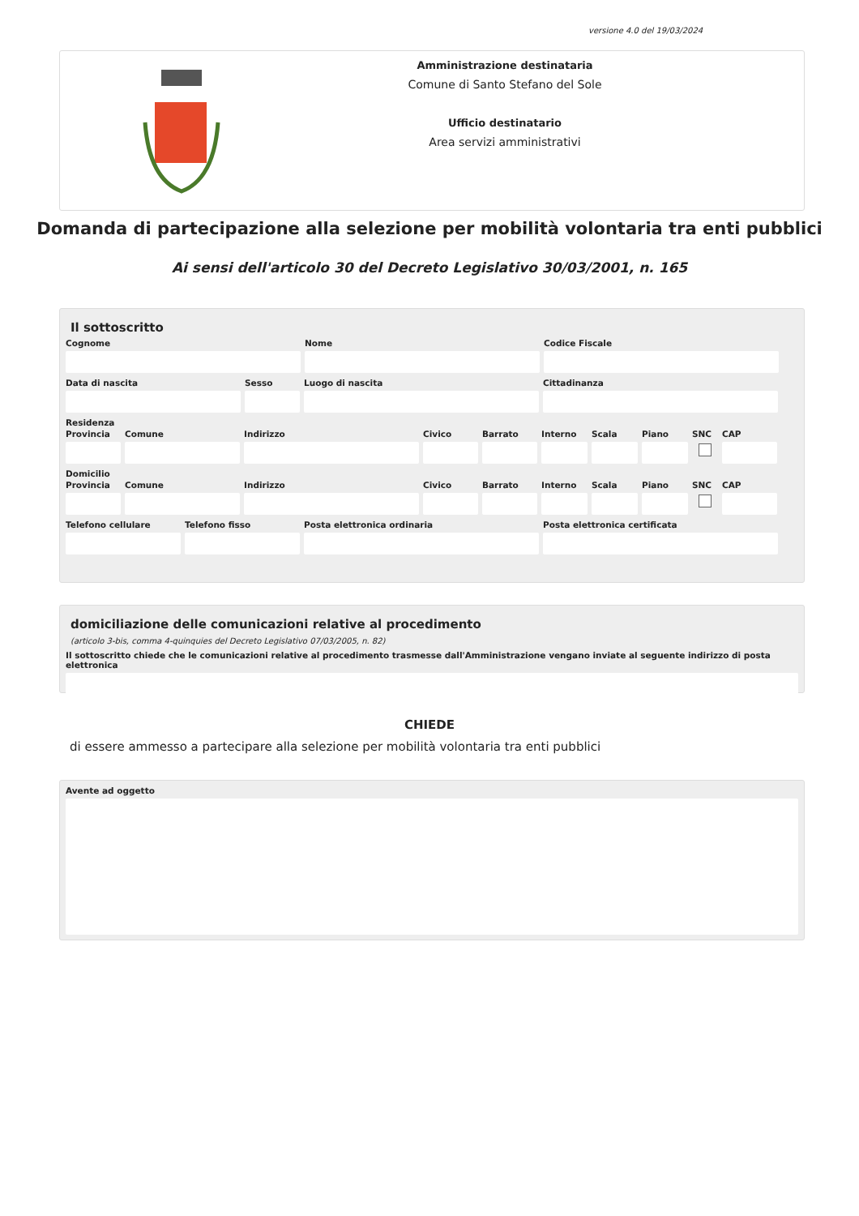versione 4.0 del 19/03/2024
Amministrazione destinataria
Comune di Santo Stefano del Sole
Ufficio destinatario
Area servizi amministrativi
Domanda di partecipazione alla selezione per mobilità volontaria tra enti pubblici
Ai sensi dell'articolo 30 del Decreto Legislativo 30/03/2001, n. 165
Il sottoscritto
Cognome Nome Codice Fiscale
Data di nascita Sesso Luogo di nascita Cittadinanza
Residenza
Provincia
Comune Indirizzo Civico Barrato Interno
Scala Piano SNC CAP
Domicilio
Provincia
Comune Indirizzo Civico Barrato Interno
Scala Piano SNC CAP
Telefono cellulare
Telefono fisso Posta elettronica ordinaria Posta elettronica certificata
domiciliazione delle comunicazioni relative al procedimento
(articolo 3-bis, comma 4-quinquies del Decreto Legislativo 07/03/2005, n. 82)
Il sottoscritto chiede che le comunicazioni relative al procedimento trasmesse dall'Amministrazione vengano inviate al seguente indirizzo di posta elettronica
CHIEDE
di essere ammesso a partecipare alla selezione per mobilità volontaria tra enti pubblici
Avente ad oggetto